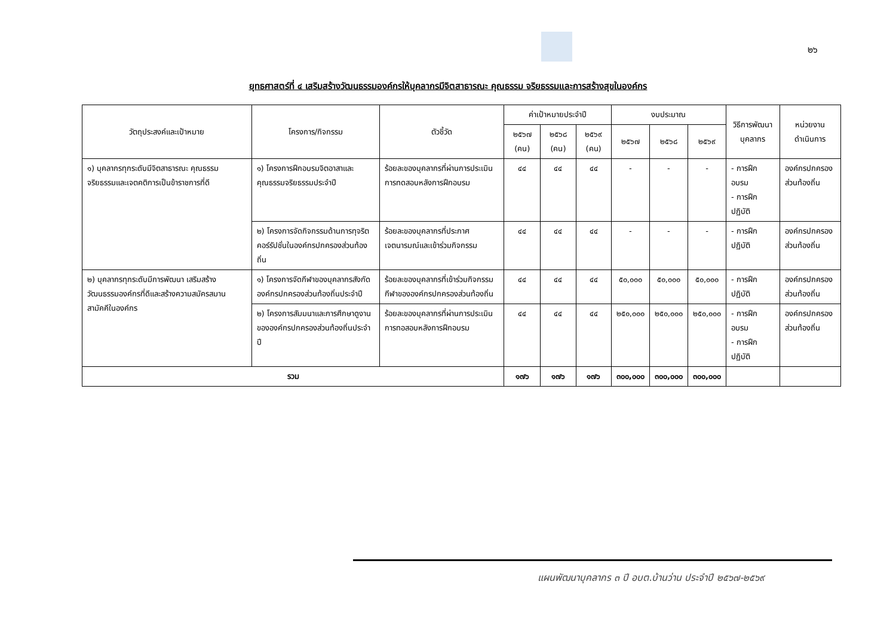๒๖
ยุทธศาสตร์ที่ ๔ เสริมสร้างวัฒนธรรมองค์กรให้บุคลากรมีจิตสาธารณะ คุณธรรม จริยธรรมและการสร้างสุขในองค์กร
| วัตถุประสงค์และเป้าหมาย | โครงการ/กิจกรรม | ตัวชี้วัด | ค่าเป้าหมายประจำปี | | | งบประมาณ | | | วิธีการพัฒนา บุคลากร | หน่วยงาน ดำเนินการ |
| --- | --- | --- | --- | --- | --- | --- | --- | --- | --- | --- |
| | | | ๒๕๖๗ (คน) | ๒๕๖๘ (คน) | ๒๕๖๙ (คน) | ๒๕๖๗ | ๒๕๖๘ | ๒๕๖๙ | | |
| ๑) บุคลากรทุกระดับมีจิตสาธารณะ คุณธรรม จริยธรรมและเจตคติการเป็นข้าราชการที่ดี | ๑) โครงการฝึกอบรมจิตอาสาและคุณธรรมจริยธรรมประจำปี | ร้อยละของบุคลากรที่ผ่านการประเมินการทดสอบหลังการฝึกอบรม | ๔๔ | ๔๔ | ๔๔ | - | - | - | - การฝึกอบรม - การฝึกปฏิบัติ | องค์กรปกครองส่วนท้องถิ่น |
| | ๒) โครงการจัดกิจกรรมด้านการทุจริตคอร์รัปชั่นในองค์กรปกครองส่วนท้องถิ่น | ร้อยละของบุคลากรที่ประกาศเจตนารมณ์และเข้าร่วมกิจกรรม | ๔๔ | ๔๔ | ๔๔ | - | - | - | - การฝึกปฏิบัติ | องค์กรปกครองส่วนท้องถิ่น |
| ๒) บุคลากรทุกระดับมีการพัฒนา เสริมสร้างวัฒนธรรมองค์กรที่ดีและสร้างความสมัครสมานสามัคคีในองค์กร | ๑) โครงการจัดกีฬาของบุคลากรสังกัดองค์กรปกครองส่วนท้องถิ่นประจำปี | ร้อยละของบุคลากรที่เข้าร่วมกิจกรรมกีฬาขององค์กรปกครองส่วนท้องถิ่น | ๔๔ | ๔๔ | ๔๔ | ๕๐,๐๐๐ | ๕๐,๐๐๐ | ๕๐,๐๐๐ | - การฝึกปฏิบัติ | องค์กรปกครองส่วนท้องถิ่น |
| | ๒) โครงการสัมมนาและการศึกษาดูงานขององค์กรปกครองส่วนท้องถิ่นประจำปี | ร้อยละของบุคลากรที่ผ่านการประเมินการทอสอบหลังการฝึกอบรม | ๔๔ | ๔๔ | ๔๔ | ๒๕๐,๐๐๐ | ๒๕๐,๐๐๐ | ๒๕๐,๐๐๐ | - การฝึกอบรม - การฝึกปฏิบัติ | องค์กรปกครองส่วนท้องถิ่น |
| รวม | | | ๑๗๖ | ๑๗๖ | ๑๗๖ | ๓๐๐,๐๐๐ | ๓๐๐,๐๐๐ | ๓๐๐,๐๐๐ | | |
แผนพัฒนาบุคลากร ๓ ปี อบต.บ้านว่าน ประจำปี ๒๕๖๗-๒๕๖๙